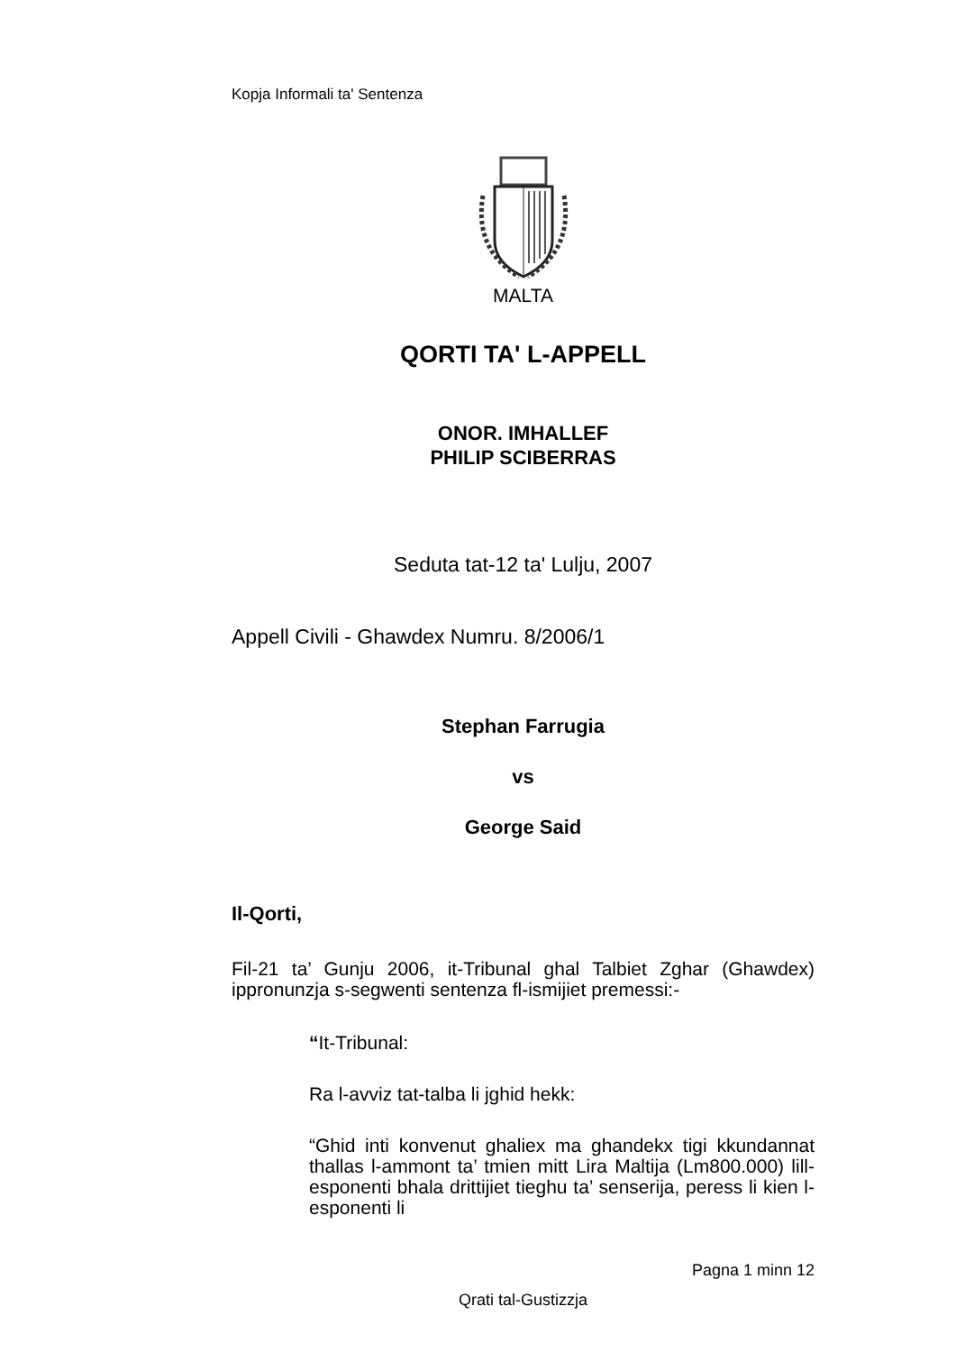Kopja Informali ta' Sentenza
MALTA
QORTI TA' L-APPELL
ONOR. IMHALLEF
PHILIP SCIBERRAS
Seduta tat-12 ta' Lulju, 2007
Appell Civili - Ghawdex Numru. 8/2006/1
Stephan Farrugia
vs
George Said
Il-Qorti,
Fil-21 ta’ Gunju 2006, it-Tribunal ghal Talbiet Zghar (Ghawdex) ippronunzja s-segwenti sentenza fl-ismijiet premessi:-
“It-Tribunal:
Ra l-avviz tat-talba li jghid hekk:
“Ghid inti konvenut ghaliex ma ghandekx tigi kkundannat thallas l-ammont ta’ tmien mitt Lira Maltija (Lm800.000) lill-esponenti bhala drittijiet tieghu ta’ senserija, peress li kien l-esponenti li
Pagna 1 minn 12
Qrati tal-Gustizzja